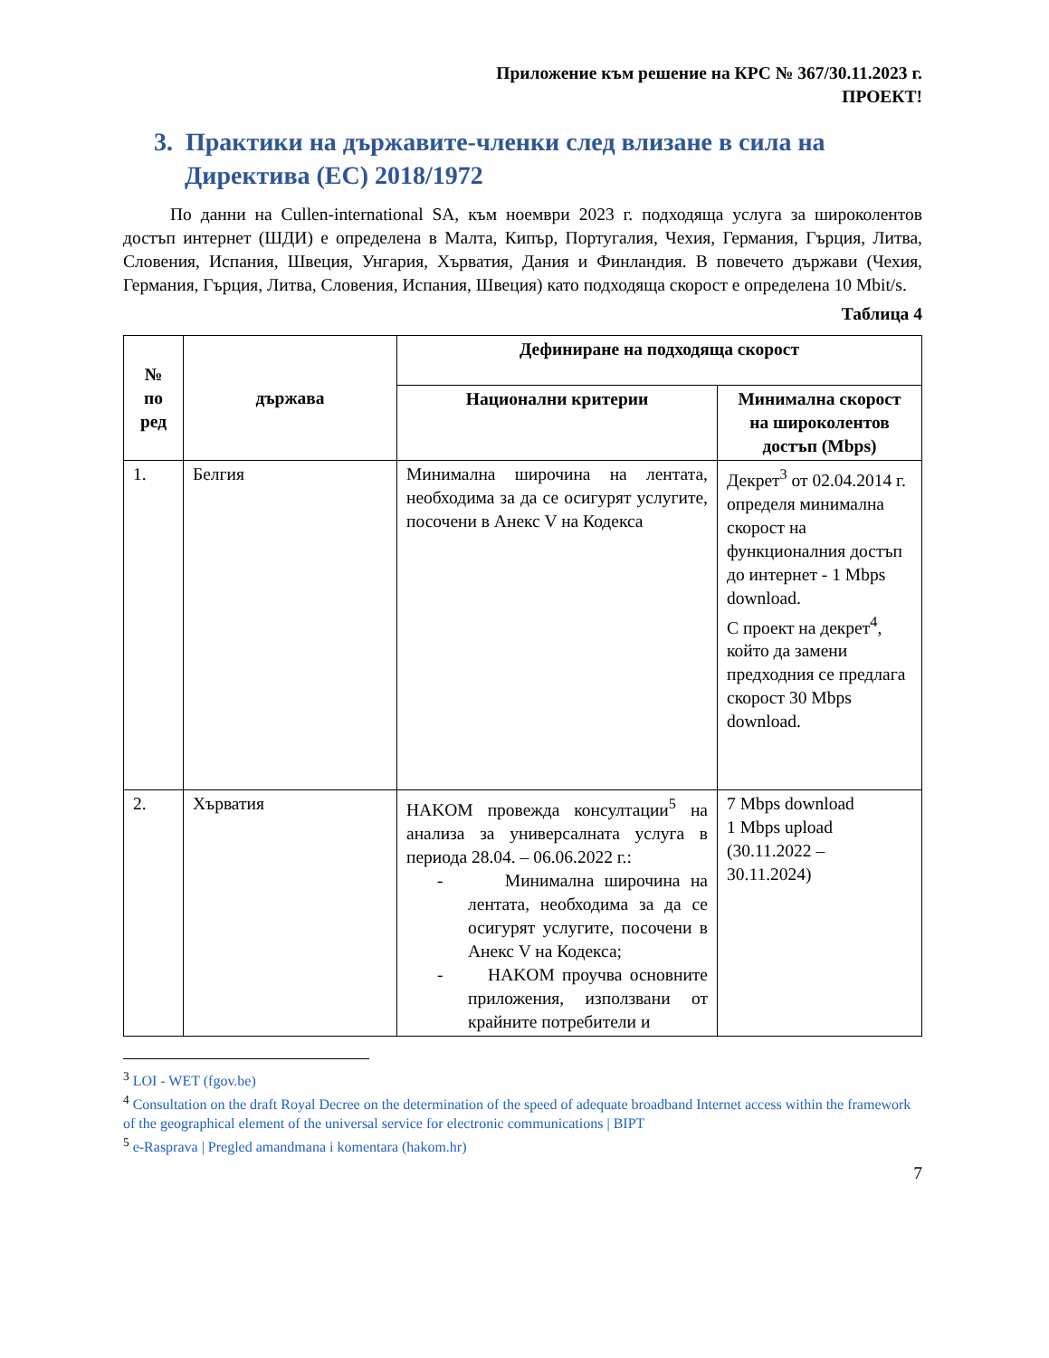Приложение към решение на КРС № 367/30.11.2023 г.
ПРОЕКТ!
3. Практики на държавите-членки след влизане в сила на Директива (ЕС) 2018/1972
По данни на Cullen-international SA, към ноември 2023 г. подходяща услуга за широколентов достъп интернет (ШДИ) е определена в Малта, Кипър, Португалия, Чехия, Германия, Гърция, Литва, Словения, Испания, Швеция, Унгария, Хърватия, Дания и Финландия. В повечето държави (Чехия, Германия, Гърция, Литва, Словения, Испания, Швеция) като подходяща скорост е определена 10 Mbit/s.
Таблица 4
| № по ред | държава | Дефиниране на подходяща скорост | |
| --- | --- | --- | --- |
| | | Национални критерии | Минимална скорост на широколентов достъп (Mbps) |
| 1. | Белгия | Минимална широчина на лентата, необходима за да се осигурят услугите, посочени в Анекс V на Кодекса | Декрет<sup>3</sup> от 02.04.2014 г. определя минимална скорост на функционалния достъп до интернет - 1 Mbps download. С проект на декрет<sup>4</sup>, който да замени предходния се предлага скорост 30 Mbps download. |
| 2. | Хърватия | HAKOM провежда консултации<sup>5</sup> на анализа за универсалната услуга в периода 28.04. – 06.06.2022 г.: - Минимална широчина на лентата, необходима за да се осигурят услугите, посочени в Анекс V на Кодекса; - HAKOM проучва основните приложения, използвани от крайните потребители и | 7 Mbps download 1 Mbps upload (30.11.2022 – 30.11.2024) |
<sup>3</sup> LOI - WET (fgov.be)
<sup>4</sup> Consultation on the draft Royal Decree on the determination of the speed of adequate broadband Internet access within the framework of the geographical element of the universal service for electronic communications | BIPT
<sup>5</sup> e-Rasprava | Pregled amandmana i komentara (hakom.hr)
7